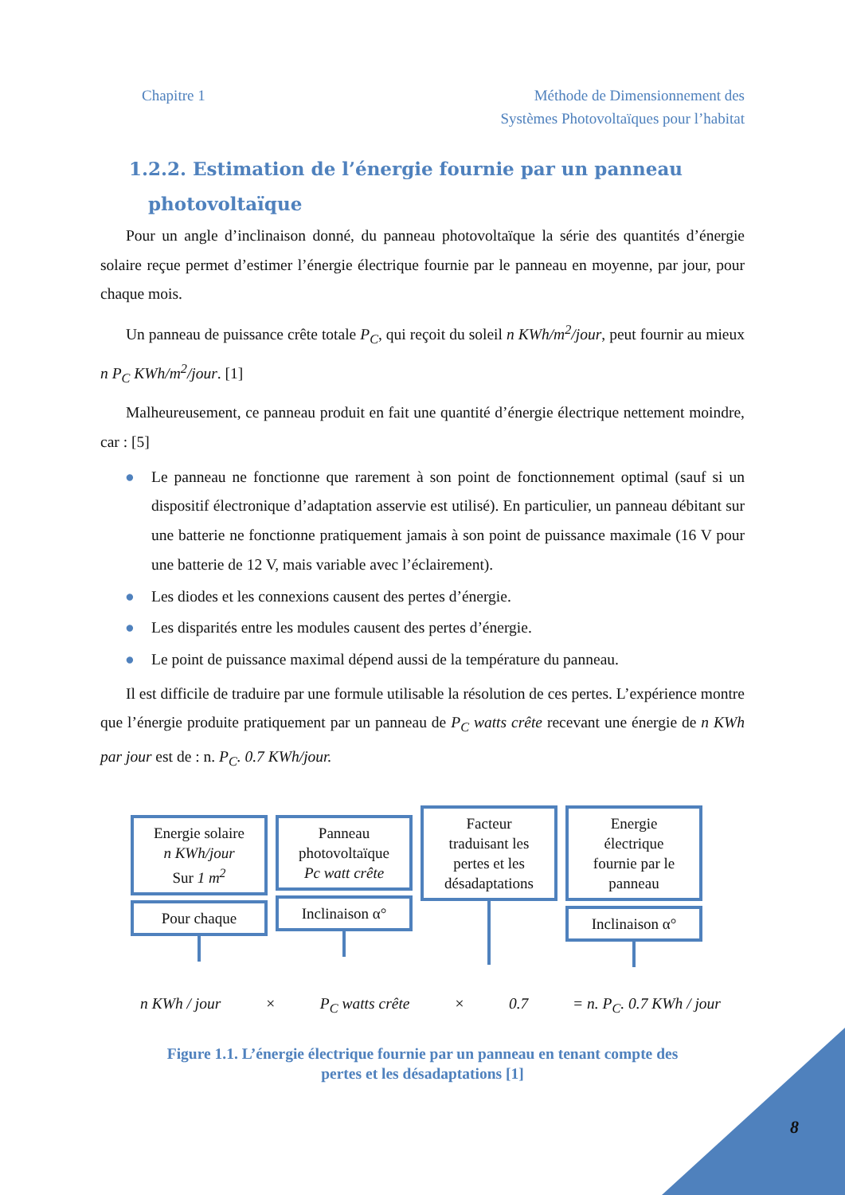Chapitre 1 Méthode de Dimensionnement des
Systèmes Photovoltaïques pour l’habitat
1.2.2. Estimation de l’énergie fournie par un panneau
photovoltaïque
Pour un angle d’inclinaison donné, du panneau photovoltaïque la série des quantités d’énergie solaire reçue permet d’estimer l’énergie électrique fournie par le panneau en moyenne, par jour, pour chaque mois.
Un panneau de puissance crête totale P<sub>C</sub>, qui reçoit du soleil n KWh/m<sup>2</sup>/jour, peut fournir au mieux n P<sub>C</sub> KWh/m<sup>2</sup>/jour. [1]
Malheureusement, ce panneau produit en fait une quantité d’énergie électrique nettement moindre, car : [5]
● Le panneau ne fonctionne que rarement à son point de fonctionnement optimal (sauf si un dispositif électronique d’adaptation asservie est utilisé). En particulier, un panneau débitant sur une batterie ne fonctionne pratiquement jamais à son point de puissance maximale (16 V pour une batterie de 12 V, mais variable avec l’éclairement).
● Les diodes et les connexions causent des pertes d’énergie.
● Les disparités entre les modules causent des pertes d’énergie.
● Le point de puissance maximal dépend aussi de la température du panneau.
Il est difficile de traduire par une formule utilisable la résolution de ces pertes. L’expérience montre que l’énergie produite pratiquement par un panneau de P<sub>C</sub> watts crête recevant une énergie de n KWh par jour est de : n. P<sub>C</sub>. 0.7 KWh/jour.
Energie solaire
n KWh/jour
Sur 1 m<sup>2</sup>
Pour chaque
Panneau
photovoltaïque
Pc watt crête
Inclinaison α°
Facteur
traduisant les
pertes et les
désadaptations
Energie
électrique
fournie par le
panneau
Inclinaison α°
n KWh / jour × P<sub>C</sub> watts crête × 0.7 = n. P<sub>C</sub>. 0.7 KWh / jour
Figure 1.1. L’énergie électrique fournie par un panneau en tenant compte des
pertes et les désadaptations [1]
8